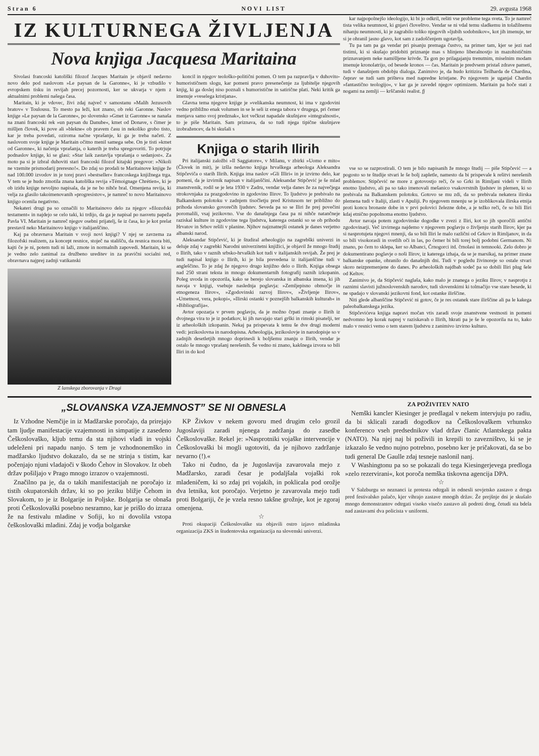Stran 6 NOVI LIST 29. avgusta 1968
IZ KULTURNEGA ŽIVLJENJA
Nova knjiga Jacquesa Maritaina
Sivolasi francoski katoliški filozof Jacques Maritain je objavil nedavno novo delo pod naslovom »Le paysan de la Garonne«, ki je vzbudilo v evropskem tisku in revijah precej pozornosti, ker se ukvarja v njem z aktualnimi problemi našega časa.
Maritain, ki je vdovec, živi zdaj največ v samostanu »Malih Jezusovih bratov« v Toulousu. To mesto pa leži, kot znano, ob reki Garonne. Naslov knjige »Le paysan de la Garonne«, po slovensko »Gmet iz Garonne« se nanaša na znani francoski rek »un paysan du Danube«, kmet od Donave, s čimer je mišljen človek, ki pove ali »blekne« ob pravem času in nekoliko grobo tisto, kar je treba povedati, oziroma načne vprašanje, ki ga je treba načeti. Z naslovom svoje knjige je Maritain očitno menil samega sebe. On je tisti »kmet od Garonne«, ki načenja vprašanja, o katerih je treba spregovoriti. To potrjuje podnaslov knjige, ki se glasi: »Star laik zastavlja vprašanja o sedanjost«. Za moto pa si je izbral duhoviti stari francoski filozof kitajski pregovor: »Nikoli ne vzemite prismodarij preresno!«. Do zdaj so prodali te Maritainove knjige že nad 100.000 izvodov in je torej pravi »bestseller« francoskega knjižnega trga. V tem se je hudo zmotila znana katoliška revija »Témoignage Chrétien«, ki je ob izidu knjige nevoljno napisala, da je ne bo nihče bral. Omenjena revija, ki velja za glasilo takoimenovanih »progresistov«, je namreč to novo Maritainovo knjigo ocenila negativno.
Nekateri drugi pa so označili to Maritainovo delo za njegov »filozofski testament« in najdejo se celo taki, ki trdijo, da ga je napisal po nasvetu papeža Pavla VI. Maritain je namreč njegov osebni prijatelj, še iz časa, ko je kot prelat prestavil neko Maritainovo knjigo v italijanščino.
Kaj pa obravnava Maritain v svoji novi knjigi? V njej se zavzema za filozofski realizem, za koncept resnice, stoječ na stališču, da resnica mora biti, kajti če je ni, potem tudi ni laži, zmote in normalnih zapovedi. Maritain, ki se je vedno zelo zanimal za družbeno ureditev in za pravični socialni red, obravnava najprej zadnji vatikanski
Z lanskega zborovanja v Dragi
koncil in njegov teološko-politični pomen. O tem pa razpravlja v duhovito-humorističnem slogu, kar pomeni pravo presenečenje za ljubitelje njegovih knjig, ki ga doslej niso poznali s humoristične in satirične plati. Neki kritik ga imenuje »veselega kristjana«.
Glavna tema njegove knjige je »velikanska neumnost, ki ima v zgodovini vedno približno enak volumen in se le seli iz enega tabora v drugega, pri čemer menjava samo svoj predznak«, kot večkrat napadale skušnjave »integralnosti«, to je piše Maritain. Sam priznava, da so tudi njega tipične skušnjave izobražencev, da bi skušali s
Knjiga o starih Ilirih
Pri italijanski založbi »Il Saggiatore«, v Milanu, v zbirki »Uomo e mito« (Človek in mit), je izšla nedavno knjiga hrvaškega arheologa Aleksandra Stipčeviča o starih Ilirih. Knjiga ima naslov »Gli Illiri« in je izvirno delo, kar pomeni, da je izvirnik napisan v italijanščini. Aleksandar Stipčević je še mlad znanstvenik, rodil se je leta 1930 v Zadru, vendar velja danes že za največjega strokovnjaka za prazgodovino in zgodovino Ilirov. To ljudstvo je prebivalo na Balkanskem polotoku v zadnjem tisočletju pred Kristusom ter približno do prihoda slovansko govorečih ljudstev. Seveda pa so se Iliri že prej povečini poromalili, vsaj jezikovno. Vse do današnjega časa pa ni nihče natančneje raziskal kulture in zgodovine tega ljudstva, katerega ostanki so se ob prihodu Hrvatov in Srbov rešili v planine. Njihov najznatnejši ostanek je danes verjetno albanski narod.
Aleksandar Stipčević, ki je študiral arheologijo na zagrebški univerzi in deluje zdaj v zagrebki Narodni univerzitetni knjižici, je objavil že mnogo študij o Ilirih, tako v raznih srbsko-hrvaških kot tudi v italijanskih revijah. Že prej je tudi napisal knjigo o Ilirih, ki je bila prevedena iz italijanščine tudi v angleščino. To je zdaj že njegovo drugo knjižno delo o Ilirih. Knjiga obsega nad 250 strani teksta in mnogo dokumentarnih fotografij raznih izkopanin. Poleg uvoda in opozorila, kako se berejo slovanska in albanska imena, ki jih navaja v knjigi, vsebuje naslednja poglavja: »Zemljepisno območje in etnogeneza Ilirov«, »Zgodovinski razvoj Ilirov«, »Življenje Ilirov«, »Umetnost, vera, pokopi«, »Ilirski ostanki v poznejših balkanskih kulturah« in »Bibliografija«.
Avtor opozarja v prvem poglavju, da je možno črpati znanje o Ilirih iz dvojnega vira to je iz podatkov, ki jih navajajo stari grški in rimski pisatelji, ter iz arheoloških izkopanin. Nekaj pa prispevata k temu še dve drugi moderni vedi: jezikoslovna in narodopisna. Arheologija, jezikoslovje in narodopisje so v zadnjih desetletjih mnogo doprinesli k boljšemu znanju o Ilirih, vendar je ostalo še mnogo vprašanj nerešenih. Še vedno ni znano, kakšnega izvora so bili Iliri in do kod
kar najpopolnejšo ideologijo, ki bi jo odkril, rešiti vse probleme tega sveta. To je namreč tista velika neumnost, ki gnjavi človeštvo. Vendar se ni vdal temu sladkemu in tolažilnemu nihanju neumnosti, ki je zagrabilo toliko njegovih »ljubih sodobnikov«, kot jih imenuje, ter si je ohranil jasno glavo, kot sam z zadoščenjem ugotavlja.
Tu pa tam pa ga vendar pri pisanju premaga čustvo, na primer tam, kjer se jezi nad tistimi, ki si skušajo pridobiti priznanje mas s hlinjeno liberalnostjo in mazohističnim priznavanjem neke namišljene krivde. Ta gon po prilagajanju trenutnim, miselnim modam imenuje kronolatrijo, od besede kronos — čas. Maritain je predvsem pristaš zdrave pameti, tudi v današnjem obdobju dialoga. Zanimivo je, da hudo kritizira Teilharda de Chardina, čeprav se tudi sam prišteva med napredne kristjane. Po njegovem je uganjal Chardin »fantastično teologijo«, v kar ga je zavedel njegov optimizem. Maritain pa hoče stati z nogami na zemlji — krščanski realist. fj
vse so se razprostirali. O tem je bilo napisanih že mnogo študij — piše Stipčević — a pogosto so te študije stvari le še bolj zapletle, namesto da bi prispevale k rešitvi nerešenih problemov. Stipčević ne more z gotovostjo reči, če so Grki in Rimljani videli v Ilirih enotno ljudstvo, ali pa so tako imenovali mešanico vsakovrstnih ljudstev in plemen, ki so prebivala na Balkanskem polotoku. Gotovo se mu zdi, da so prebivala nekatera ilirska plemena tudi v Italiji, zlasti v Apuliji. Po njegovem mnenju se je izoblikovala ilirska etnija proti koncu bronaste dobe in v prvi polovici železne dobe, a je težko reči, če so bili Iliri kdaj etnično popolnoma enotno ljudstvo.
Avtor navaja potem zgodovinske dogodke v zvezi z Iliri, kot so jih sporočili antični zgodovinarji. Več izvirnega najdemo v njegovem poglavju o življenju starih Ilirov, kjer pa si nasprotujeta njegovi mnenji, da so bili Iliri le malo različni od Grkov in Rimljanov, in da so bili visokorasli in svetlih oči in las, po čemer bi bili torej bolj podobni Germanom. Ni znano, po čem to sklepa, ker so Albanci, Črnogorci itd. črnolasi in temnooki. Zelo dobro je dokumentirano poglavje o noši Ilirov, iz katerega izhaja, da se je marsikaj, na primer znane balkanske opanke, ohranilo do današnjih dni. Tudi v pogledu živinoreje so ostale stvari skoro neizpremenjene do danes. Po arheoloških najdbah sodeč pa so dobili Iliri plug šele od Keltov.
Zanimivo je, da Stipčević naglaša, kako malo je znanega o jeziku Ilirov, v nasprotju z raznimi slavisti južnoslovenskih narodov, tudi slovenskimi ki tolmačijo vse stare besede, ki ne spadajo v slovanski jezikovni fond, kot ostanke ilirščine.
Niti glede albanščine Stipčević ni gotov, če je res ostanek stare ilirščine ali pa le kakega paleobalkanskega jezika.
Stipčevićeva knjiga napravi močan vtis zaradi svoje znanstvene vestnosti in pomeni nedvomno lep korak naprej v raziskavah o Ilirih, hkrati pa je še le opozorila na to, kako malo v resnici vemo o tem starem ljudstvu z zanimivo izvirno kulturo.
„SLOVANSKA VZAJEMNOST” SE NI OBNESLA
Iz Vzhodne Nemčije in iz Madžarske poročajo, da prirejajo tam ljudje manifestacije vzajemnosti in simpatije z zasedeno Češkoslovaško, kljub temu da sta njihovi vladi in vojski udeleženi pri napadu nanjo. S tem je vzhodnonemško in madžarsko ljudstvo dokazalo, da se ne strinja s tistim, kar počenjajo njuni vladajoči v škodo Čehov in Slovakov. Iz obeh držav pošiljajo v Prago mnogo izrazov o vzajemnosti.
Značilno pa je, da o takih manifestacijah ne poročajo iz tistih okupatorskih držav, ki so po jeziku bližje Čehom in Slovakom, to je iz Bolgarije in Poljske. Bolgarija se obnaša proti Češkoslovaški posebno nesramno, kar je prišlo do izraza že na festivalu mladine v Sofiji, ko ni dovolila vstopa češkoslovaški mladini. Zdaj je vodja bolgarske
KP Živkov v nekem govoru med drugim celo grozil Jugoslaviji zaradi njenega zadržanja do zasedbe Češkoslovaške. Rekel je: »Nasprotniki vojaške intervencije v Češkoslovaški bi mogli ugotoviti, da je njihovo zadržanje nevarno (!).«
Tako ni čudno, da je Jugoslavija zavarovala mejo z Madžarsko, zaradi česar je podaljšala vojaški rok mladeničem, ki so zdaj pri vojakih, in poklicala pod orožje dva letnika, kot poročajo. Verjetno je zavarovala mejo tudi proti Bolgariji, če je vzela resno takšne grožnje, kot je zgoraj omenjena.
☆
Proti okupaciji Češkoslovaške sta objavili ostro izjavo mladinska organizacija ZKS in študentovska organizacija na slovenski univerzi.
ZA POŽIVITEV NATO
Nemški kancler Kiesinger je predlagal v nekem intervjuju po radiu, da bi sklicali zaradi dogodkov na Češkoslovaškem vrhunsko konferenco vseh predsednikov vlad držav članic Atlantskega pakta (NATO). Na njej naj bi poživili in krepili to zavezništvo, ki se je izkazalo še vedno nujno potrebno, posebno ker je pričakovati, da se bo tudi general De Gaulle zdaj tesneje naslonil nanj.
V Washingtonu pa so se pokazali do tega Kiesingerjevega predloga »zelo rezervirani«, kot poroča nemška tiskovna agencija DPA.
☆
V Salzburgu so neznanci iz protesta odtrgali in odnesli sovjetsko zastavo z droga pred festivalsko palačo, kjer vihrajo zastave mnogih držav. Že prejšnje dni je skušalo mnogo demonstrantov odtrgati visoko visečo zastavo ali podreti drog, četudi sta bdela nad zastavami dva policista v uniformi.